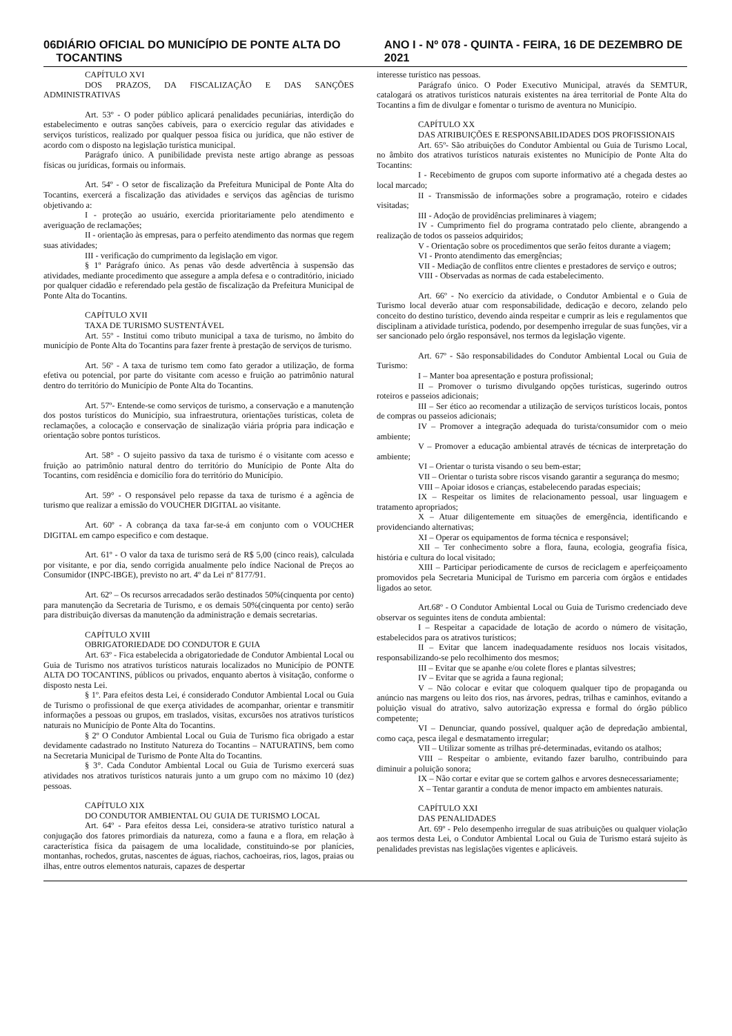06 DIÁRIO OFICIAL DO MUNICÍPIO DE PONTE ALTA DO TOCANTINS ANO I - Nº 078 - QUINTA - FEIRA, 16 DE DEZEMBRO DE 2021
CAPÍTULO XVI
DOS PRAZOS, DA FISCALIZAÇÃO E DAS SANÇÕES ADMINISTRATIVAS
Art. 53º - O poder público aplicará penalidades pecuniárias, interdição do estabelecimento e outras sanções cabíveis, para o exercício regular das atividades e serviços turísticos, realizado por qualquer pessoa física ou jurídica, que não estiver de acordo com o disposto na legislação turística municipal.
Parágrafo único. A punibilidade prevista neste artigo abrange as pessoas físicas ou jurídicas, formais ou informais.
Art. 54º - O setor de fiscalização da Prefeitura Municipal de Ponte Alta do Tocantins, exercerá a fiscalização das atividades e serviços das agências de turismo objetivando a:
I - proteção ao usuário, exercida prioritariamente pelo atendimento e averiguação de reclamações;
II - orientação às empresas, para o perfeito atendimento das normas que regem suas atividades;
III - verificação do cumprimento da legislação em vigor.
§ 1º Parágrafo único. As penas vão desde advertência à suspensão das atividades, mediante procedimento que assegure a ampla defesa e o contraditório, iniciado por qualquer cidadão e referendado pela gestão de fiscalização da Prefeitura Municipal de Ponte Alta do Tocantins.
CAPÍTULO XVII
TAXA DE TURISMO SUSTENTÁVEL
Art. 55º - Institui como tributo municipal a taxa de turismo, no âmbito do município de Ponte Alta do Tocantins para fazer frente à prestação de serviços de turismo.
Art. 56º - A taxa de turismo tem como fato gerador a utilização, de forma efetiva ou potencial, por parte do visitante com acesso e fruição ao patrimônio natural dentro do território do Município de Ponte Alta do Tocantins.
Art. 57º- Entende-se como serviços de turismo, a conservação e a manutenção dos postos turísticos do Município, sua infraestrutura, orientações turísticas, coleta de reclamações, a colocação e conservação de sinalização viária própria para indicação e orientação sobre pontos turísticos.
Art. 58° - O sujeito passivo da taxa de turismo é o visitante com acesso e fruição ao patrimônio natural dentro do território do Munícipio de Ponte Alta do Tocantins, com residência e domicílio fora do território do Município.
Art. 59° - O responsável pelo repasse da taxa de turismo é a agência de turismo que realizar a emissão do VOUCHER DIGITAL ao visitante.
Art. 60º - A cobrança da taxa far-se-á em conjunto com o VOUCHER DIGITAL em campo especifico e com destaque.
Art. 61º - O valor da taxa de turismo será de R$ 5,00 (cinco reais), calculada por visitante, e por dia, sendo corrigida anualmente pelo índice Nacional de Preços ao Consumidor (INPC-IBGE), previsto no art. 4º da Lei nº 8177/91.
Art. 62º – Os recursos arrecadados serão destinados 50%(cinquenta por cento) para manutenção da Secretaria de Turismo, e os demais 50%(cinquenta por cento) serão para distribuição diversas da manutenção da administração e demais secretarias.
CAPÍTULO XVIII
OBRIGATORIEDADE DO CONDUTOR E GUIA
Art. 63º - Fica estabelecida a obrigatoriedade de Condutor Ambiental Local ou Guia de Turismo nos atrativos turísticos naturais localizados no Município de PONTE ALTA DO TOCANTINS, públicos ou privados, enquanto abertos à visitação, conforme o disposto nesta Lei.
§ 1º. Para efeitos desta Lei, é considerado Condutor Ambiental Local ou Guia de Turismo o profissional de que exerça atividades de acompanhar, orientar e transmitir informações a pessoas ou grupos, em traslados, visitas, excursões nos atrativos turísticos naturais no Município de Ponte Alta do Tocantins.
§ 2º O Condutor Ambiental Local ou Guia de Turismo fica obrigado a estar devidamente cadastrado no Instituto Natureza do Tocantins – NATURATINS, bem como na Secretaria Municipal de Turismo de Ponte Alta do Tocantins.
§ 3°. Cada Condutor Ambiental Local ou Guia de Turismo exercerá suas atividades nos atrativos turísticos naturais junto a um grupo com no máximo 10 (dez) pessoas.
CAPÍTULO XIX
DO CONDUTOR AMBIENTAL OU GUIA DE TURISMO LOCAL
Art. 64º - Para efeitos dessa Lei, considera-se atrativo turístico natural a conjugação dos fatores primordiais da natureza, como a fauna e a flora, em relação à característica física da paisagem de uma localidade, constituindo-se por planícies, montanhas, rochedos, grutas, nascentes de águas, riachos, cachoeiras, rios, lagos, praias ou ilhas, entre outros elementos naturais, capazes de despertar
interesse turístico nas pessoas.
Parágrafo único. O Poder Executivo Municipal, através da SEMTUR, catalogará os atrativos turísticos naturais existentes na área territorial de Ponte Alta do Tocantins a fim de divulgar e fomentar o turismo de aventura no Município.
CAPÍTULO XX
DAS ATRIBUIÇÕES E RESPONSABILIDADES DOS PROFISSIONAIS
Art. 65º- São atribuições do Condutor Ambiental ou Guia de Turismo Local, no âmbito dos atrativos turísticos naturais existentes no Município de Ponte Alta do Tocantins:
I - Recebimento de grupos com suporte informativo até a chegada destes ao local marcado;
II - Transmissão de informações sobre a programação, roteiro e cidades visitadas;
III - Adoção de providências preliminares à viagem;
IV - Cumprimento fiel do programa contratado pelo cliente, abrangendo a realização de todos os passeios adquiridos;
V - Orientação sobre os procedimentos que serão feitos durante a viagem;
VI - Pronto atendimento das emergências;
VII - Mediação de conflitos entre clientes e prestadores de serviço e outros;
VIII - Observadas as normas de cada estabelecimento.
Art. 66º - No exercício da atividade, o Condutor Ambiental e o Guia de Turismo local deverão atuar com responsabilidade, dedicação e decoro, zelando pelo conceito do destino turístico, devendo ainda respeitar e cumprir as leis e regulamentos que disciplinam a atividade turística, podendo, por desempenho irregular de suas funções, vir a ser sancionado pelo órgão responsável, nos termos da legislação vigente.
Art. 67º - São responsabilidades do Condutor Ambiental Local ou Guia de Turismo:
I – Manter boa apresentação e postura profissional;
II – Promover o turismo divulgando opções turísticas, sugerindo outros roteiros e passeios adicionais;
III – Ser ético ao recomendar a utilização de serviços turísticos locais, pontos de compras ou passeios adicionais;
IV – Promover a integração adequada do turista/consumidor com o meio ambiente;
V – Promover a educação ambiental através de técnicas de interpretação do ambiente;
VI – Orientar o turista visando o seu bem-estar;
VII – Orientar o turista sobre riscos visando garantir a segurança do mesmo;
VIII – Apoiar idosos e crianças, estabelecendo paradas especiais;
IX – Respeitar os limites de relacionamento pessoal, usar linguagem e tratamento apropriados;
X – Atuar diligentemente em situações de emergência, identificando e providenciando alternativas;
XI – Operar os equipamentos de forma técnica e responsável;
XII – Ter conhecimento sobre a flora, fauna, ecologia, geografia física, história e cultura do local visitado;
XIII – Participar periodicamente de cursos de reciclagem e aperfeiçoamento promovidos pela Secretaria Municipal de Turismo em parceria com órgãos e entidades ligados ao setor.
Art.68º - O Condutor Ambiental Local ou Guia de Turismo credenciado deve observar os seguintes itens de conduta ambiental:
I – Respeitar a capacidade de lotação de acordo o número de visitação, estabelecidos para os atrativos turísticos;
II – Evitar que lancem inadequadamente resíduos nos locais visitados, responsabilizando-se pelo recolhimento dos mesmos;
III – Evitar que se apanhe e/ou colete flores e plantas silvestres;
IV – Evitar que se agrida a fauna regional;
V – Não colocar e evitar que coloquem qualquer tipo de propaganda ou anúncio nas margens ou leito dos rios, nas árvores, pedras, trilhas e caminhos, evitando a poluição visual do atrativo, salvo autorização expressa e formal do órgão público competente;
VI – Denunciar, quando possível, qualquer ação de depredação ambiental, como caça, pesca ilegal e desmatamento irregular;
VII – Utilizar somente as trilhas pré-determinadas, evitando os atalhos;
VIII – Respeitar o ambiente, evitando fazer barulho, contribuindo para diminuir a poluição sonora;
IX – Não cortar e evitar que se cortem galhos e arvores desnecessariamente;
X – Tentar garantir a conduta de menor impacto em ambientes naturais.
CAPÍTULO XXI
DAS PENALIDADES
Art. 69º - Pelo desempenho irregular de suas atribuições ou qualquer violação aos termos desta Lei, o Condutor Ambiental Local ou Guia de Turismo estará sujeito às penalidades previstas nas legislações vigentes e aplicáveis.